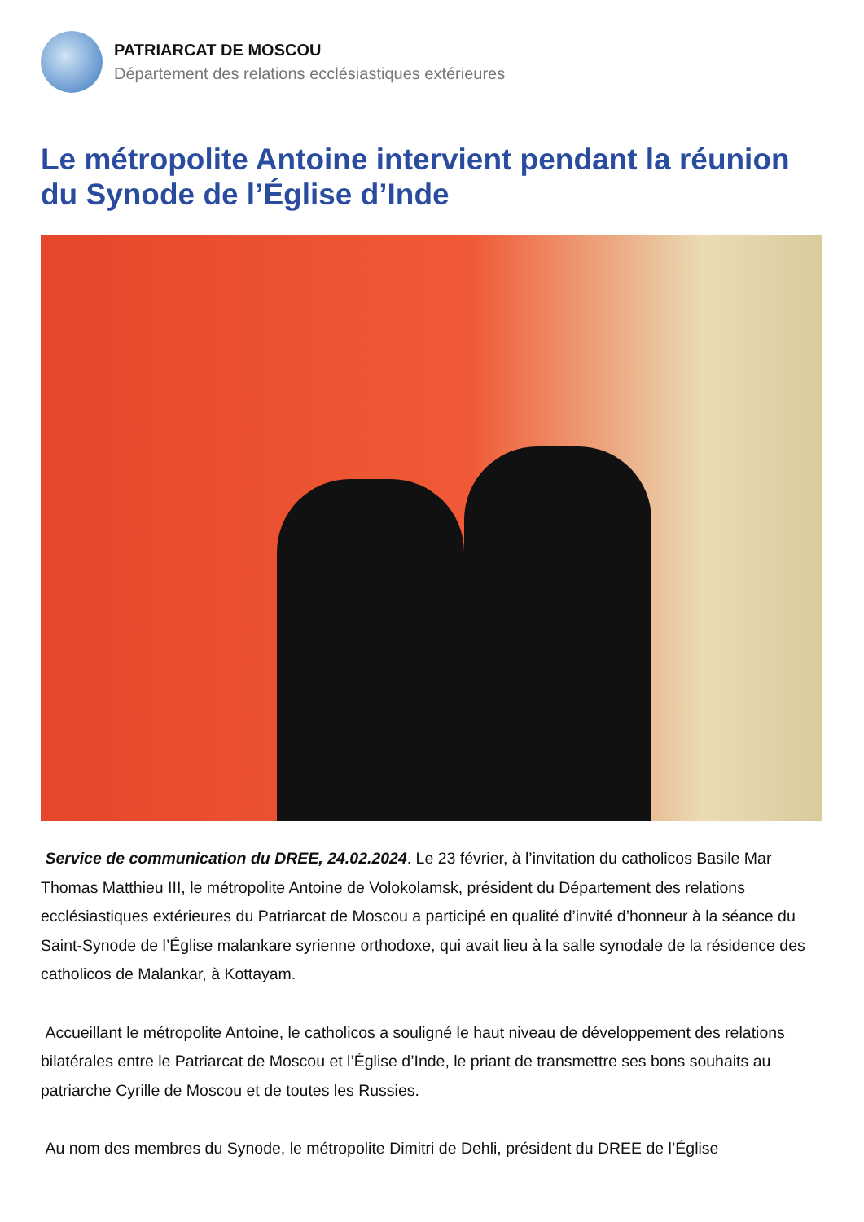PATRIARCAT DE MOSCOU
Département des relations ecclésiastiques extérieures
Le métropolite Antoine intervient pendant la réunion du Synode de l’Église d’Inde
Service de communication du DREE, 24.02.2024. Le 23 février, à l’invitation du catholicos Basile Mar Thomas Matthieu III, le métropolite Antoine de Volokolamsk, président du Département des relations ecclésiastiques extérieures du Patriarcat de Moscou a participé en qualité d’invité d’honneur à la séance du Saint-Synode de l’Église malankare syrienne orthodoxe, qui avait lieu à la salle synodale de la résidence des catholicos de Malankar, à Kottayam.
Accueillant le métropolite Antoine, le catholicos a souligné le haut niveau de développement des relations bilatérales entre le Patriarcat de Moscou et l’Église d’Inde, le priant de transmettre ses bons souhaits au patriarche Cyrille de Moscou et de toutes les Russies.
Au nom des membres du Synode, le métropolite Dimitri de Dehli, président du DREE de l’Église